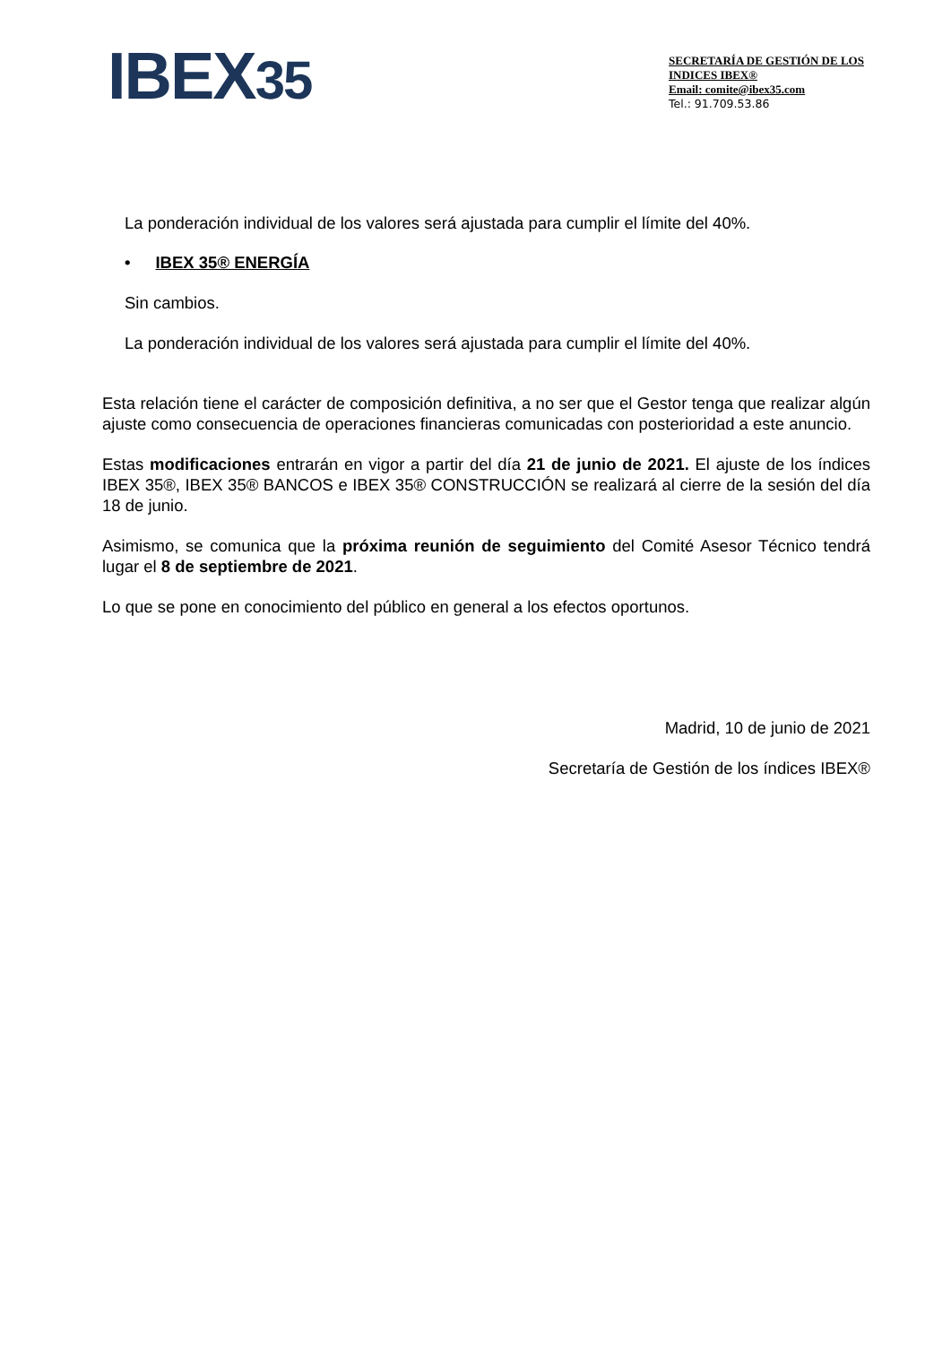IBEX35
SECRETARÍA DE GESTIÓN DE LOS INDICES IBEX®
Email: comite@ibex35.com
Tel.: 91.709.53.86
La ponderación individual de los valores será ajustada para cumplir el límite del 40%.
• IBEX 35® ENERGÍA
Sin cambios.
La ponderación individual de los valores será ajustada para cumplir el límite del 40%.
Esta relación tiene el carácter de composición definitiva, a no ser que el Gestor tenga que realizar algún ajuste como consecuencia de operaciones financieras comunicadas con posterioridad a este anuncio.
Estas modificaciones entrarán en vigor a partir del día 21 de junio de 2021. El ajuste de los índices IBEX 35®, IBEX 35® BANCOS e IBEX 35® CONSTRUCCIÓN se realizará al cierre de la sesión del día 18 de junio.
Asimismo, se comunica que la próxima reunión de seguimiento del Comité Asesor Técnico tendrá lugar el 8 de septiembre de 2021.
Lo que se pone en conocimiento del público en general a los efectos oportunos.
Madrid, 10 de junio de 2021
Secretaría de Gestión de los índices IBEX®